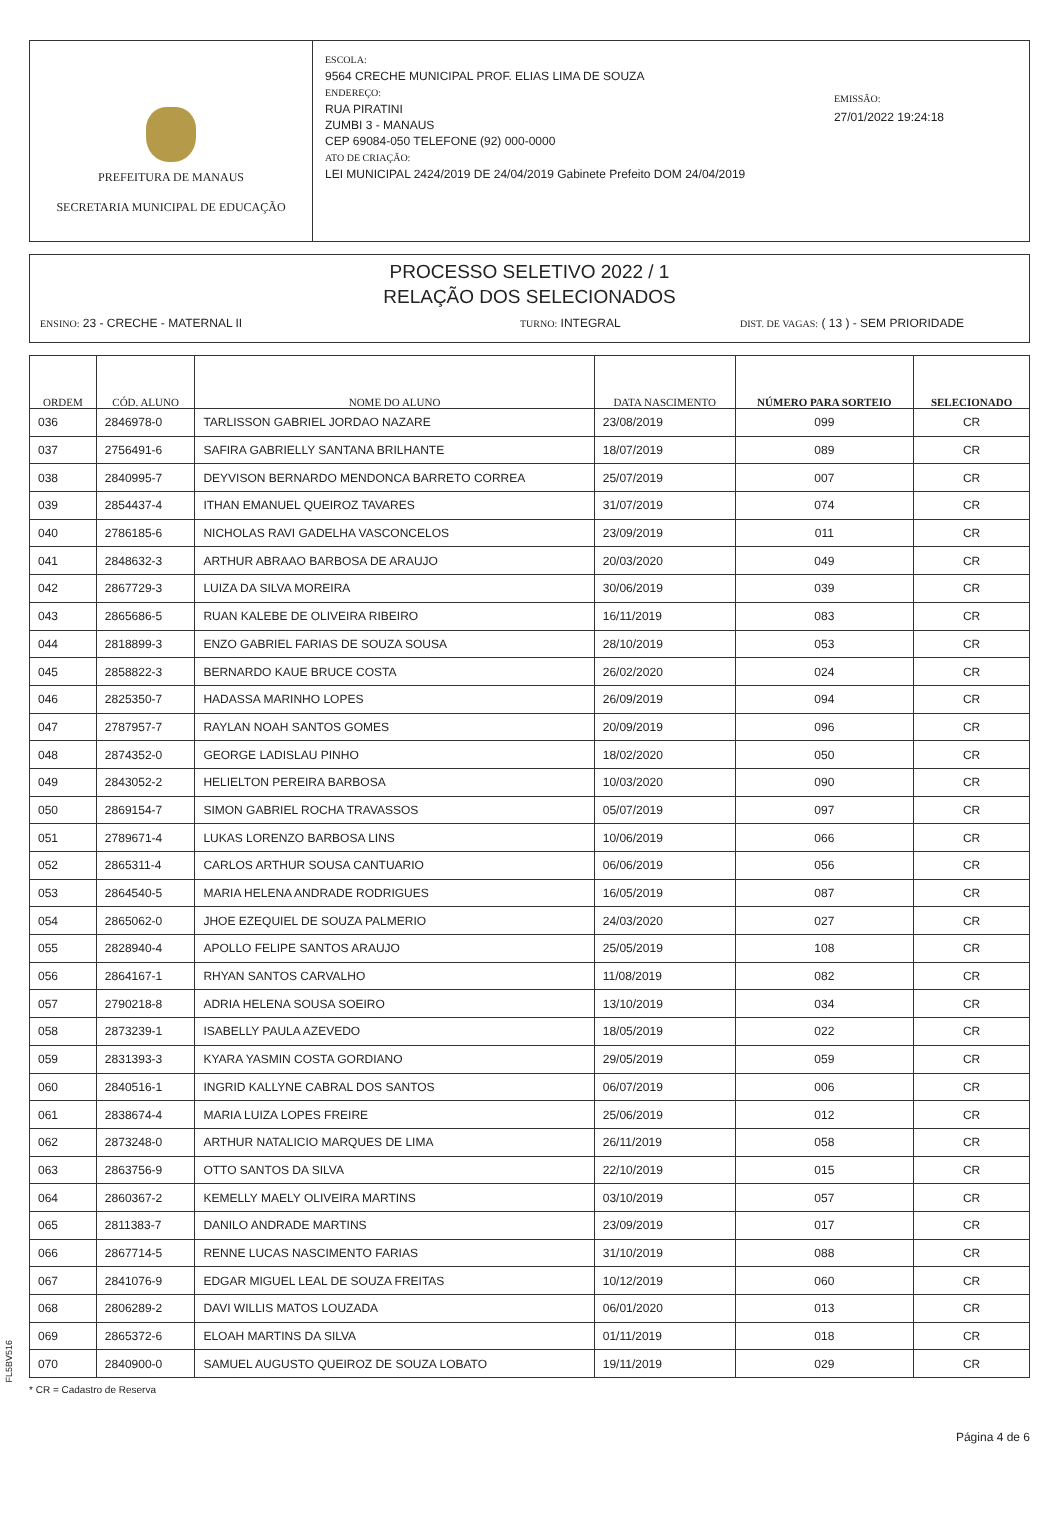PREFEITURA DE MANAUS
SECRETARIA MUNICIPAL DE EDUCAÇÃO
ESCOLA:
9564 CRECHE MUNICIPAL PROF. ELIAS LIMA DE SOUZA
ENDEREÇO:
RUA PIRATINI
ZUMBI 3 - MANAUS
CEP 69084-050 TELEFONE (92) 000-0000
ATO DE CRIAÇÃO:
LEI MUNICIPAL 2424/2019 DE 24/04/2019 Gabinete Prefeito DOM 24/04/2019
EMISSÃO:
27/01/2022 19:24:18
PROCESSO SELETIVO 2022 / 1
RELAÇÃO DOS SELECIONADOS
ENSINO: 23 - CRECHE - MATERNAL II TURNO: INTEGRAL DIST. DE VAGAS: ( 13 ) - SEM PRIORIDADE
| ORDEM | CÓD. ALUNO | NOME DO ALUNO | DATA NASCIMENTO | NÚMERO PARA SORTEIO | SELECIONADO |
| --- | --- | --- | --- | --- | --- |
| 036 | 2846978-0 | TARLISSON GABRIEL JORDAO NAZARE | 23/08/2019 | 099 | CR |
| 037 | 2756491-6 | SAFIRA GABRIELLY SANTANA BRILHANTE | 18/07/2019 | 089 | CR |
| 038 | 2840995-7 | DEYVISON BERNARDO MENDONCA BARRETO CORREA | 25/07/2019 | 007 | CR |
| 039 | 2854437-4 | ITHAN EMANUEL QUEIROZ TAVARES | 31/07/2019 | 074 | CR |
| 040 | 2786185-6 | NICHOLAS RAVI GADELHA VASCONCELOS | 23/09/2019 | 011 | CR |
| 041 | 2848632-3 | ARTHUR ABRAAO BARBOSA DE ARAUJO | 20/03/2020 | 049 | CR |
| 042 | 2867729-3 | LUIZA DA SILVA MOREIRA | 30/06/2019 | 039 | CR |
| 043 | 2865686-5 | RUAN KALEBE DE OLIVEIRA RIBEIRO | 16/11/2019 | 083 | CR |
| 044 | 2818899-3 | ENZO GABRIEL FARIAS DE SOUZA SOUSA | 28/10/2019 | 053 | CR |
| 045 | 2858822-3 | BERNARDO KAUE BRUCE COSTA | 26/02/2020 | 024 | CR |
| 046 | 2825350-7 | HADASSA MARINHO LOPES | 26/09/2019 | 094 | CR |
| 047 | 2787957-7 | RAYLAN NOAH SANTOS GOMES | 20/09/2019 | 096 | CR |
| 048 | 2874352-0 | GEORGE LADISLAU PINHO | 18/02/2020 | 050 | CR |
| 049 | 2843052-2 | HELIELTON PEREIRA BARBOSA | 10/03/2020 | 090 | CR |
| 050 | 2869154-7 | SIMON GABRIEL ROCHA TRAVASSOS | 05/07/2019 | 097 | CR |
| 051 | 2789671-4 | LUKAS LORENZO BARBOSA LINS | 10/06/2019 | 066 | CR |
| 052 | 2865311-4 | CARLOS ARTHUR SOUSA CANTUARIO | 06/06/2019 | 056 | CR |
| 053 | 2864540-5 | MARIA HELENA ANDRADE RODRIGUES | 16/05/2019 | 087 | CR |
| 054 | 2865062-0 | JHOE EZEQUIEL DE SOUZA PALMERIO | 24/03/2020 | 027 | CR |
| 055 | 2828940-4 | APOLLO FELIPE SANTOS ARAUJO | 25/05/2019 | 108 | CR |
| 056 | 2864167-1 | RHYAN SANTOS CARVALHO | 11/08/2019 | 082 | CR |
| 057 | 2790218-8 | ADRIA HELENA SOUSA SOEIRO | 13/10/2019 | 034 | CR |
| 058 | 2873239-1 | ISABELLY PAULA AZEVEDO | 18/05/2019 | 022 | CR |
| 059 | 2831393-3 | KYARA YASMIN COSTA GORDIANO | 29/05/2019 | 059 | CR |
| 060 | 2840516-1 | INGRID KALLYNE CABRAL DOS SANTOS | 06/07/2019 | 006 | CR |
| 061 | 2838674-4 | MARIA LUIZA LOPES FREIRE | 25/06/2019 | 012 | CR |
| 062 | 2873248-0 | ARTHUR NATALICIO MARQUES DE LIMA | 26/11/2019 | 058 | CR |
| 063 | 2863756-9 | OTTO SANTOS DA SILVA | 22/10/2019 | 015 | CR |
| 064 | 2860367-2 | KEMELLY MAELY OLIVEIRA MARTINS | 03/10/2019 | 057 | CR |
| 065 | 2811383-7 | DANILO ANDRADE MARTINS | 23/09/2019 | 017 | CR |
| 066 | 2867714-5 | RENNE LUCAS NASCIMENTO FARIAS | 31/10/2019 | 088 | CR |
| 067 | 2841076-9 | EDGAR MIGUEL LEAL DE SOUZA FREITAS | 10/12/2019 | 060 | CR |
| 068 | 2806289-2 | DAVI WILLIS MATOS LOUZADA | 06/01/2020 | 013 | CR |
| 069 | 2865372-6 | ELOAH MARTINS DA SILVA | 01/11/2019 | 018 | CR |
| 070 | 2840900-0 | SAMUEL AUGUSTO QUEIROZ DE SOUZA LOBATO | 19/11/2019 | 029 | CR |
FL5BV516
* CR = Cadastro de Reserva
Página 4 de 6